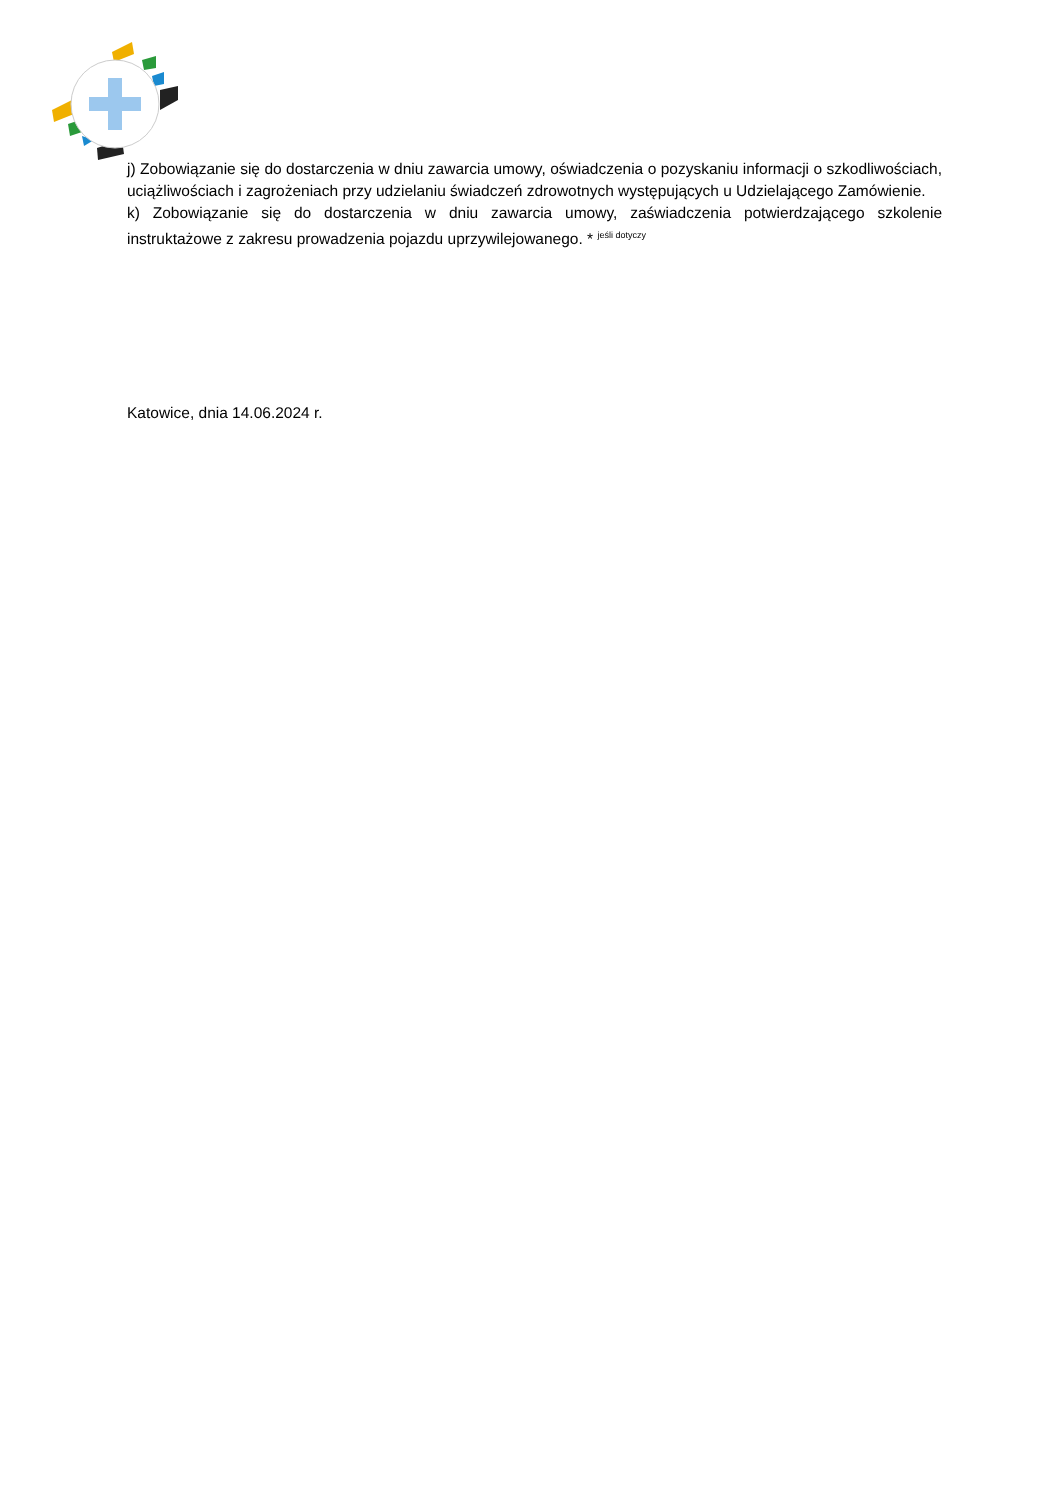j) Zobowiązanie się do dostarczenia w dniu zawarcia umowy, oświadczenia o pozyskaniu informacji o szkodliwościach, uciążliwościach i zagrożeniach przy udzielaniu świadczeń zdrowotnych występujących u Udzielającego Zamówienie.
k) Zobowiązanie się do dostarczenia w dniu zawarcia umowy, zaświadczenia potwierdzającego szkolenie instruktażowe z zakresu prowadzenia pojazdu uprzywilejowanego. * <sup>jeśli dotyczy</sup>
Katowice, dnia 14.06.2024 r.